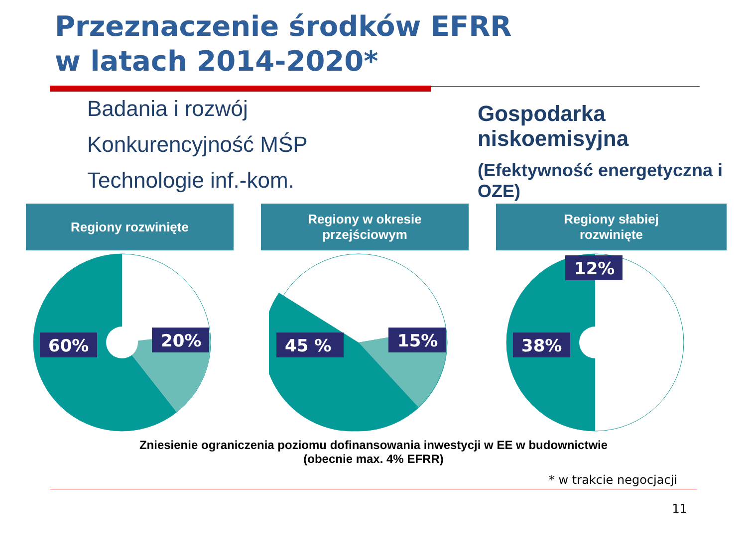Przeznaczenie środków EFRR
w latach 2014-2020*
Badania i rozwój
Konkurencyjność MŚP
Technologie inf.-kom.
Gospodarka niskoemisyjna
(Efektywność energetyczna i OZE)
Regiony rozwinięte Regiony w okresie
przejściowym
Regiony słabiej
rozwinięte
60%
20%
45 %
15%
38%
12%
Zniesienie ograniczenia poziomu dofinansowania inwestycji w EE w budownictwie
(obecnie max. 4% EFRR)
* w trakcie negocjacji
11